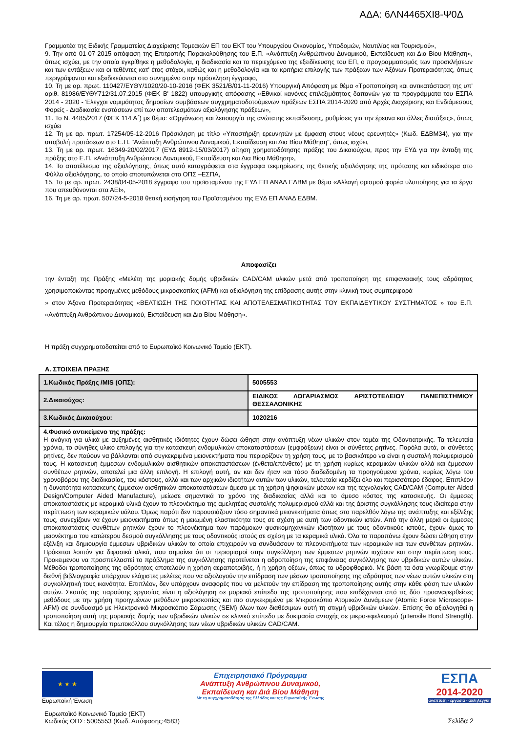ΑΔΑ: 6ΛΝ4465ΧΙ8-Ψ0Δ
Γραμματέα της Ειδικής Γραμματείας Διαχείρισης Τομεακών ΕΠ του ΕΚΤ του Υπουργείου Οικονομίας, Υποδομών, Ναυτιλίας και Τουρισμού»,
9. Την από 01-07-2015 απόφαση της Επιτροπής Παρακολούθησης του Ε.Π. «Ανάπτυξη Ανθρώπινου Δυναμικού, Εκπαίδευση και Δια Βίου Μάθηση», όπως ισχύει, με την οποία εγκρίθηκε η μεθοδολογία, η διαδικασία και το περιεχόμενο της εξειδίκευσης του ΕΠ, ο προγραμματισμός των προσκλήσεων και των εντάξεων και οι τεθέντες κατ' έτος στόχοι, καθώς και η μεθοδολογία και τα κριτήρια επιλογής των πράξεων των Αξόνων Προτεραιότητας, όπως περιγράφονται και εξειδικεύονται στο συνημμένο στην πρόσκληση έγγραφο,
10. Τη με αρ. πρωτ. 110427/ΕΥΘΥ/1020/20-10-2016 (ΦΕΚ 3521/Β/01-11-2016) Υπουργική Απόφαση με θέμα «Τροποποίηση και αντικατάσταση της υπ' αριθ. 81986/ΕΥΘΥ712/31.07.2015 (ΦΕΚ Β' 1822) υπουργικής απόφασης «Εθνικοί κανόνες επιλεξιμότητας δαπανών για τα προγράμματα του ΕΣΠΑ 2014 - 2020 - Έλεγχοι νομιμότητας δημοσίων συμβάσεων συγχρηματοδοτούμενων πράξεων ΕΣΠΑ 2014-2020 από Αρχές Διαχείρισης και Ενδιάμεσους Φορείς - Διαδικασία ενστάσεων επί των αποτελεσμάτων αξιολόγησης πράξεων»,
11. Το Ν. 4485/2017 (ΦΕΚ 114 Α΄) με θέμα: «Οργάνωση και λειτουργία της ανώτατης εκπαίδευσης, ρυθμίσεις για την έρευνα και άλλες διατάξεις», όπως ισχύει
12. Τη με αρ. πρωτ. 17254/05-12-2016 Πρόσκληση με τίτλο «Υποστήριξη ερευνητών με έμφαση στους νέους ερευνητές» (Κωδ. ΕΔΒΜ34), για την υποβολή προτάσεων στο Ε.Π. "Ανάπτυξη Ανθρώπινου Δυναμικού, Εκπαίδευση και Δια Βίου Μάθηση", όπως ισχύει,
13. Τη με αρ. πρωτ. 16349-20/02/2017 (ΕΥΔ 8912-15/03/2017) αίτηση χρηματοδότησης πράξης του Δικαιούχου, προς την ΕΥΔ για την ένταξη της πράξης στο Ε.Π. «Ανάπτυξη Ανθρώπινου Δυναμικού, Εκπαίδευση και Δια Βίου Μάθηση»,
14. Το αποτέλεσμα της αξιολόγησης, όπως αυτό καταγράφεται στα έγγραφα τεκμηρίωσης της θετικής αξιολόγησης της πρότασης και ειδικότερα στο Φύλλο αξιολόγησης, το οποίο αποτυπώνεται στο ΟΠΣ –ΕΣΠΑ,
15. Το με αρ. πρωτ. 2438/04-05-2018 έγγραφο του προϊσταμένου της ΕΥΔ ΕΠ ΑΝΑΔ ΕΔΒΜ με θέμα «Αλλαγή ορισμού φορέα υλοποίησης για τα έργα που απευθύνονται στα ΑΕΙ»,
16. Τη με αρ. πρωτ. 507/24-5-2018 θετική εισήγηση του Προϊσταμένου της ΕΥΔ ΕΠ ΑΝΑΔ ΕΔΒΜ.
Αποφασίζει
την ένταξη της Πράξης «Μελέτη της μοριακής δομής υβριδικών CAD/CAM υλικών μετά από τροποποίηση της επιφανειακής τους αδρότητας χρησιμοποιώντας προηγμένες μεθόδους μικροσκοπίας (AFM) και αξιολόγηση της επίδρασης αυτής στην κλινική τους συμπεριφορά
» στον Άξονα Προτεραιότητας «ΒΕΛΤΙΩΣΗ ΤΗΣ ΠΟΙΟΤΗΤΑΣ ΚΑΙ ΑΠΟΤΕΛΕΣΜΑΤΙΚΟΤΗΤΑΣ ΤΟΥ ΕΚΠΑΙΔΕΥΤΙΚΟΥ ΣΥΣΤΗΜΑΤΟΣ » του Ε.Π. «Ανάπτυξη Ανθρώπινου Δυναμικού, Εκπαίδευση και Δια Βίου Μάθηση».
Η πράξη συγχρηματοδοτείται από το Ευρωπαϊκό Κοινωνικό Ταμείο (ΕΚΤ).
Α. ΣΤΟΙΧΕΙΑ ΠΡΑΞΗΣ
| 1.Κωδικός Πράξης /MIS (ΟΠΣ): | 5005553 |
| 2.Δικαιούχος: | ΕΙΔΙΚΟΣ ΛΟΓΑΡΙΑΣΜΟΣ ΑΡΙΣΤΟΤΕΛΕΙΟΥ ΠΑΝΕΠΙΣΤΗΜΙΟΥ ΘΕΣΣΑΛΟΝΙΚΗΣ |
| 3.Κωδικός Δικαιούχου: | 1020216 |
| 4.Φυσικό αντικείμενο της πράξης: Η ανάγκη για υλικά με αυξημένες αισθητικές ιδιότητες έχουν δώσει ώθηση στην ανάπτυξη νέων υλικών στον τομέα της Οδοντιατρικής. Τα τελευταία χρόνια, το σύνηθες υλικό επιλογής για την κατασκευή ενδομυλικών αποκαταστάσεων (εμφράξεων) είναι οι σύνθετες ρητίνες. Παρόλα αυτά, οι σύνθετες ρητίνες, δεν παύουν να βάλλονται από συγκεκριμένα μειονεκτήματα που περιορίζουν τη χρήση τους, με το βασικότερο να είναι η συστολή πολυμερισμού τους. Η κατασκευή έμμεσων ενδομυλικών αισθητικών αποκαταστάσεων (ένθετα/επένθετα) με τη χρήση κυρίως κεραμικών υλικών αλλά και έμμεσων συνθέτων ρητινών, αποτελεί μια άλλη επιλογή. Η επιλογή αυτή, αν και δεν ήταν και τόσο διαδεδομένη τα προηγούμενα χρόνια, κυρίως λόγω του χρονοβόρου της διαδικασίας, του κόστους, αλλά και των αρχικών ιδιοτήτων αυτών των υλικών, τελευταία κερδίζει όλο και περισσότερο έδαφος. Επιπλέον η δυνατότητα κατασκευής έμμεσων αισθητικών αποκαταστάσεων άμεσα με τη χρήση ψηφιακών μέσων και της τεχνολογίας CAD/CAM (Computer Aided Design/Computer Aided Manufacture), μείωσε σημαντικά το χρόνο της διαδικασίας αλλά και το άμεσο κόστος της κατασκευής. Οι έμμεσες αποκαταστάσεις με κεραμικά υλικά έχουν το πλεονέκτημα της αμελητέας συστολής πολυμερισμού αλλά και της άριστης συγκόλλησης τους ιδιαίτερα στην περίπτωση των κεραμικών υάλου. Όμως παρότι δεν παρουσιάζουν τόσο σημαντικά μειονεκτήματα όπως στο παρελθόν λόγω της ανάπτυξης και εξέλιξης τους, συνεχίζουν να έχουν μειονεκτήματα όπως η μειωμένη ελαστικότητα τους σε σχέση με αυτή των οδοντικών ιστών. Από την άλλη μεριά οι έμμεσες αποκαταστάσεις συνθέτων ρητινών έχουν το πλεονέκτημα των παρόμοιων φυσικομηχανικών ιδιοτήτων με τους οδοντικούς ιστούς, έχουν όμως το μειονέκτημα του κατώτερου δεσμού συγκόλλησης με τους οδοντικούς ιστούς σε σχέση με τα κεραμικά υλικά. Όλα τα παραπάνω έχουν δώσει ώθηση στην εξέλιξη και δημιουργία έμμεσων υβριδικών υλικών τα οποία επιχειρούν να συνδυάσουν τα πλεονεκτήματα των κεραμικών και των συνθέτων ρητινών. Πρόκειται λοιπόν για διφασικά υλικά, που σημαίνει ότι οι περιορισμοί στην συγκόλληση των έμμεσων ρητινών ισχύουν και στην περίπτωση τους. Προκειμενου να προσπελλαστεί το πρόβλημα της συγκόλλησης προτείνεται η αδροποίηση της επιφάνειας συγκόλλησης των υβριδικών αυτών υλικών. Μέθοδοι τροποποίησης της αδρότητας αποτελούν η χρήση αεραποτριβής, ή η χρήση οξέων, όπως το υδροφθορικό. Με βάση τα όσα γνωρίζουμε στην διεθνή βιβλιογραφία υπάρχουν ελάχιστες μελέτες που να αξιολογούν την επίδραση των μέσων τροποποίησης της αδρότητας των νέων αυτών υλικών στη συγκολλητική τους ικανότητα. Επιπλέον, δεν υπάρχουν αναφορές που να μελετούν την επίδραση της τροποποίησης αυτής στην κάθε φάση των υλικών αυτών. Σκοπός της παρούσης εργασίας είναι η αξιολόγηση σε μοριακό επίπεδο της τροποποίησης που επιδέχονται από τις δύο προαναφερθείσες μεθόδους με την χρήση προηγμένων μεθόδων μικροσκοπίας και πιο συγκεκριμένα με Μικροσκόπιο Ατομικών Δυνάμεων (Atomic Force Microscope-AFM) σε συνδυασμό με Ηλεκτρονικό Μικροσκόπιο Σάρωσης (SEM) όλων των διαθέσιμων αυτή τη στιγμή υβριδικών υλικών. Επίσης θα αξιολογηθεί η τροποποίηση αυτή της μοριακής δομής των υβριδικών υλικών σε κλινικό επίπεδο με δοκιμασία αντοχής σε μικρο-εφελκυσμό (μTensile Bond Strength). Και τέλος η δημιουργία πρωτοκόλλου συγκόλλησης των νέων υβριδικών υλικών CAD/CAM. | |
★ ★ ★
Ευρωπαϊκή Ένωση
Επιχειρησιακό Πρόγραμμα
Ανάπτυξη Ανθρώπινου Δυναμικού,
Εκπαίδευση και Διά Βίου Μάθηση
Με τη συγχρηματοδότηση της Ελλάδας και της Ευρωπαϊκής Ένωσης
ΕΣΠΑ
2014-2020
ανάπτυξη - εργασία - αλληλεγγύη
Ευρωπαϊκό Κοινωνικό Ταμείο (ΕΚΤ)
Κωδικός ΟΠΣ: 5005553 (Κωδ. Απόφασης:4583)
Σελίδα 2